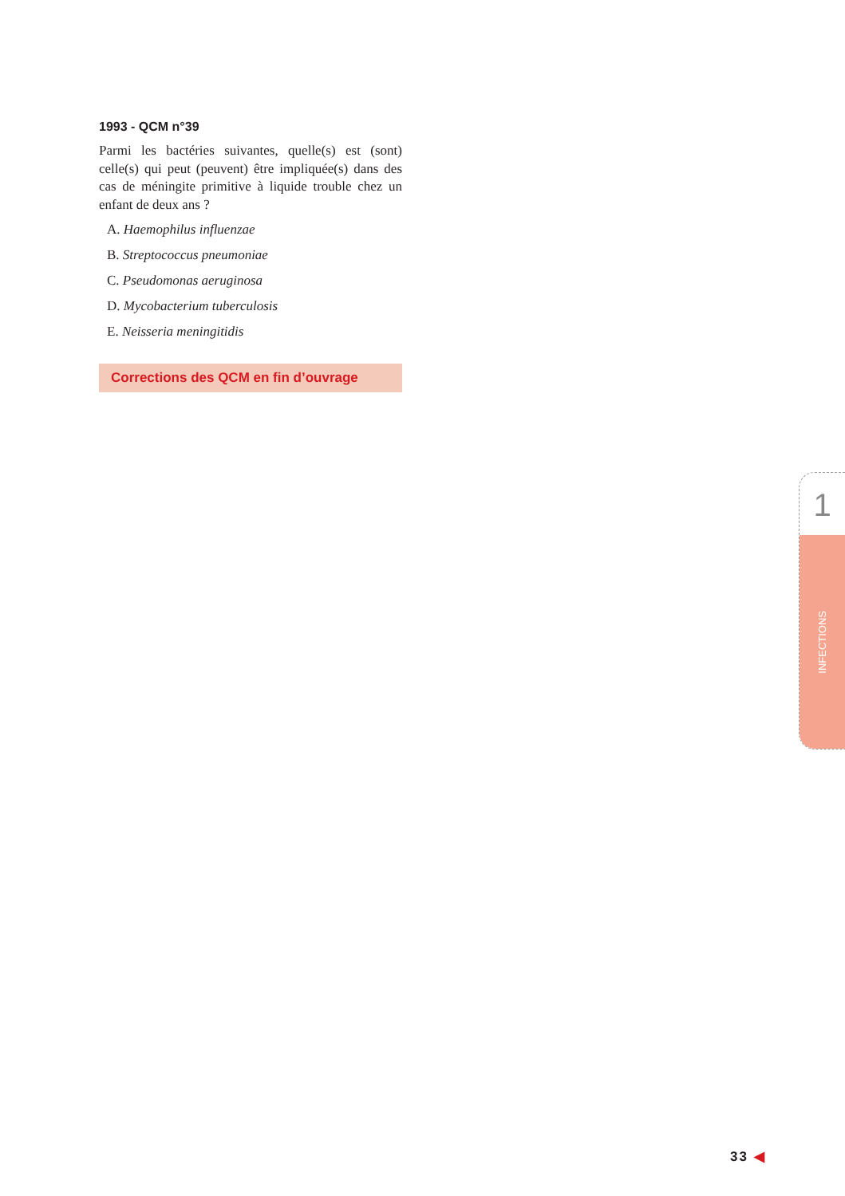1993 - QCM n°39
Parmi les bactéries suivantes, quelle(s) est (sont) celle(s) qui peut (peuvent) être impliquée(s) dans des cas de méningite primitive à liquide trouble chez un enfant de deux ans ?
A. Haemophilus influenzae
B. Streptococcus pneumoniae
C. Pseudomonas aeruginosa
D. Mycobacterium tuberculosis
E. Neisseria meningitidis
Corrections des QCM en fin d’ouvrage
1
INFECTIONS
33 ◀